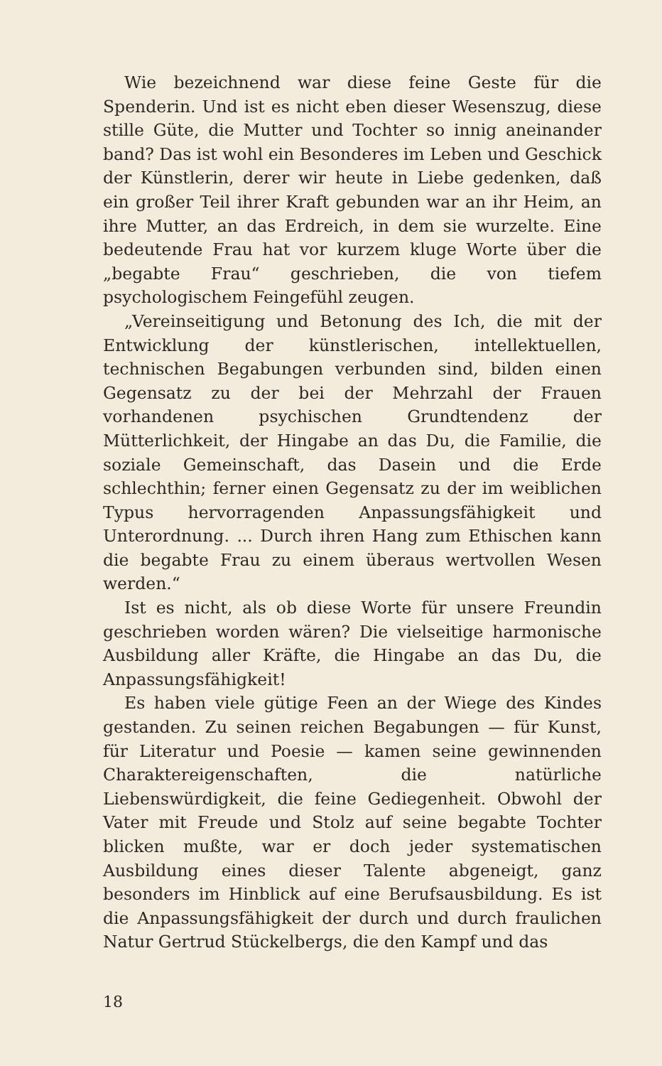Wie bezeichnend war diese feine Geste für die Spenderin. Und ist es nicht eben dieser Wesenszug, diese stille Güte, die Mutter und Tochter so innig aneinander band? Das ist wohl ein Besonderes im Leben und Geschick der Künstlerin, derer wir heute in Liebe gedenken, daß ein großer Teil ihrer Kraft gebunden war an ihr Heim, an ihre Mutter, an das Erdreich, in dem sie wurzelte. Eine bedeutende Frau hat vor kurzem kluge Worte über die „begabte Frau“ geschrieben, die von tiefem psychologischem Feingefühl zeugen.
„Vereinseitigung und Betonung des Ich, die mit der Entwicklung der künstlerischen, intellektuellen, technischen Begabungen verbunden sind, bilden einen Gegensatz zu der bei der Mehrzahl der Frauen vorhandenen psychischen Grundtendenz der Mütterlichkeit, der Hingabe an das Du, die Familie, die soziale Gemeinschaft, das Dasein und die Erde schlechthin; ferner einen Gegensatz zu der im weiblichen Typus hervorragenden Anpassungsfähigkeit und Unterordnung. ... Durch ihren Hang zum Ethischen kann die begabte Frau zu einem überaus wertvollen Wesen werden.“
Ist es nicht, als ob diese Worte für unsere Freundin geschrieben worden wären? Die vielseitige harmonische Ausbildung aller Kräfte, die Hingabe an das Du, die Anpassungsfähigkeit!
Es haben viele gütige Feen an der Wiege des Kindes gestanden. Zu seinen reichen Begabungen — für Kunst, für Literatur und Poesie — kamen seine gewinnenden Charaktereigenschaften, die natürliche Liebenswürdigkeit, die feine Gediegenheit. Obwohl der Vater mit Freude und Stolz auf seine begabte Tochter blicken mußte, war er doch jeder systematischen Ausbildung eines dieser Talente abgeneigt, ganz besonders im Hinblick auf eine Berufsausbildung. Es ist die Anpassungsfähigkeit der durch und durch fraulichen Natur Gertrud Stückelbergs, die den Kampf und das
18